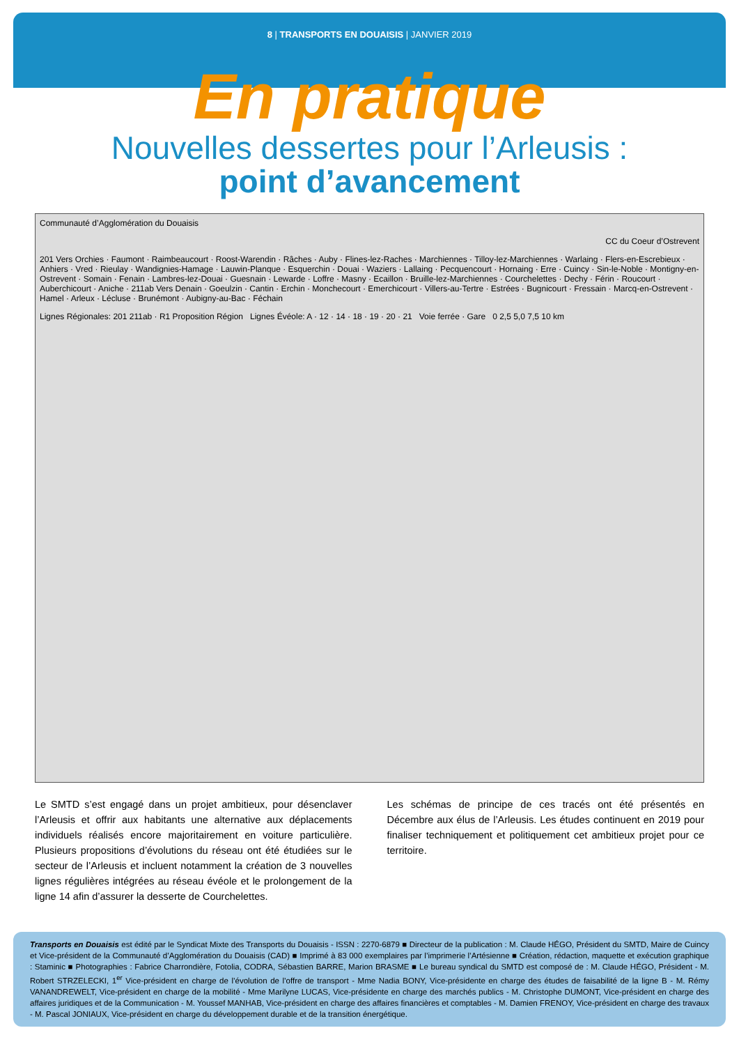8 | TRANSPORTS EN DOUAISIS | JANVIER 2019
En pratique
Nouvelles dessertes pour l’Arleusis :
point d’avancement
Communauté d’Agglomération du Douaisis
CC du Coeur d’Ostrevent
201 Vers Orchies · Faumont · Raimbeaucourt · Roost-Warendin · Râches · Auby · Flines-lez-Raches · Marchiennes · Tilloy-lez-Marchiennes · Warlaing · Flers-en-Escrebieux · Anhiers · Vred · Rieulay · Wandignies-Hamage · Lauwin-Planque · Esquerchin · Douai · Waziers · Lallaing · Pecquencourt · Hornaing · Erre · Cuincy · Sin-le-Noble · Montigny-en-Ostrevent · Somain · Fenain · Lambres-lez-Douai · Guesnain · Lewarde · Loffre · Masny · Ecaillon · Bruille-lez-Marchiennes · Courchelettes · Dechy · Férin · Roucourt · Auberchicourt · Aniche · 211ab Vers Denain · Goeulzin · Cantin · Erchin · Monchecourt · Emerchicourt · Villers-au-Tertre · Estrées · Bugnicourt · Fressain · Marcq-en-Ostrevent · Hamel · Arleux · Lécluse · Brunémont · Aubigny-au-Bac · Féchain
Lignes Régionales: 201 211ab · R1 Proposition Région Lignes Évéole: A · 12 · 14 · 18 · 19 · 20 · 21 Voie ferrée · Gare 0 2,5 5,0 7,5 10 km
Le SMTD s’est engagé dans un projet ambitieux, pour désenclaver l’Arleusis et offrir aux habitants une alternative aux déplacements individuels réalisés encore majoritairement en voiture particulière. Plusieurs propositions d’évolutions du réseau ont été étudiées sur le secteur de l’Arleusis et incluent notamment la création de 3 nouvelles lignes régulières intégrées au réseau évéole et le prolongement de la ligne 14 afin d’assurer la desserte de Courchelettes.
Les schémas de principe de ces tracés ont été présentés en Décembre aux élus de l’Arleusis. Les études continuent en 2019 pour finaliser techniquement et politiquement cet ambitieux projet pour ce territoire.
Transports en Douaisis est édité par le Syndicat Mixte des Transports du Douaisis - ISSN : 2270-6879 ■ Directeur de la publication : M. Claude HÉGO, Président du SMTD, Maire de Cuincy et Vice-président de la Communauté d’Agglomération du Douaisis (CAD) ■ Imprimé à 83 000 exemplaires par l’imprimerie l’Artésienne ■ Création, rédaction, maquette et exécution graphique : Staminic ■ Photographies : Fabrice Charrondière, Fotolia, CODRA, Sébastien BARRE, Marion BRASME ■ Le bureau syndical du SMTD est composé de : M. Claude HÉGO, Président - M. Robert STRZELECKI, 1<sup>er</sup> Vice-président en charge de l’évolution de l’offre de transport - Mme Nadia BONY, Vice-présidente en charge des études de faisabilité de la ligne B - M. Rémy VANANDREWELT, Vice-président en charge de la mobilité - Mme Marilyne LUCAS, Vice-présidente en charge des marchés publics - M. Christophe DUMONT, Vice-président en charge des affaires juridiques et de la Communication - M. Youssef MANHAB, Vice-président en charge des affaires financières et comptables - M. Damien FRENOY, Vice-président en charge des travaux - M. Pascal JONIAUX, Vice-président en charge du développement durable et de la transition énergétique.